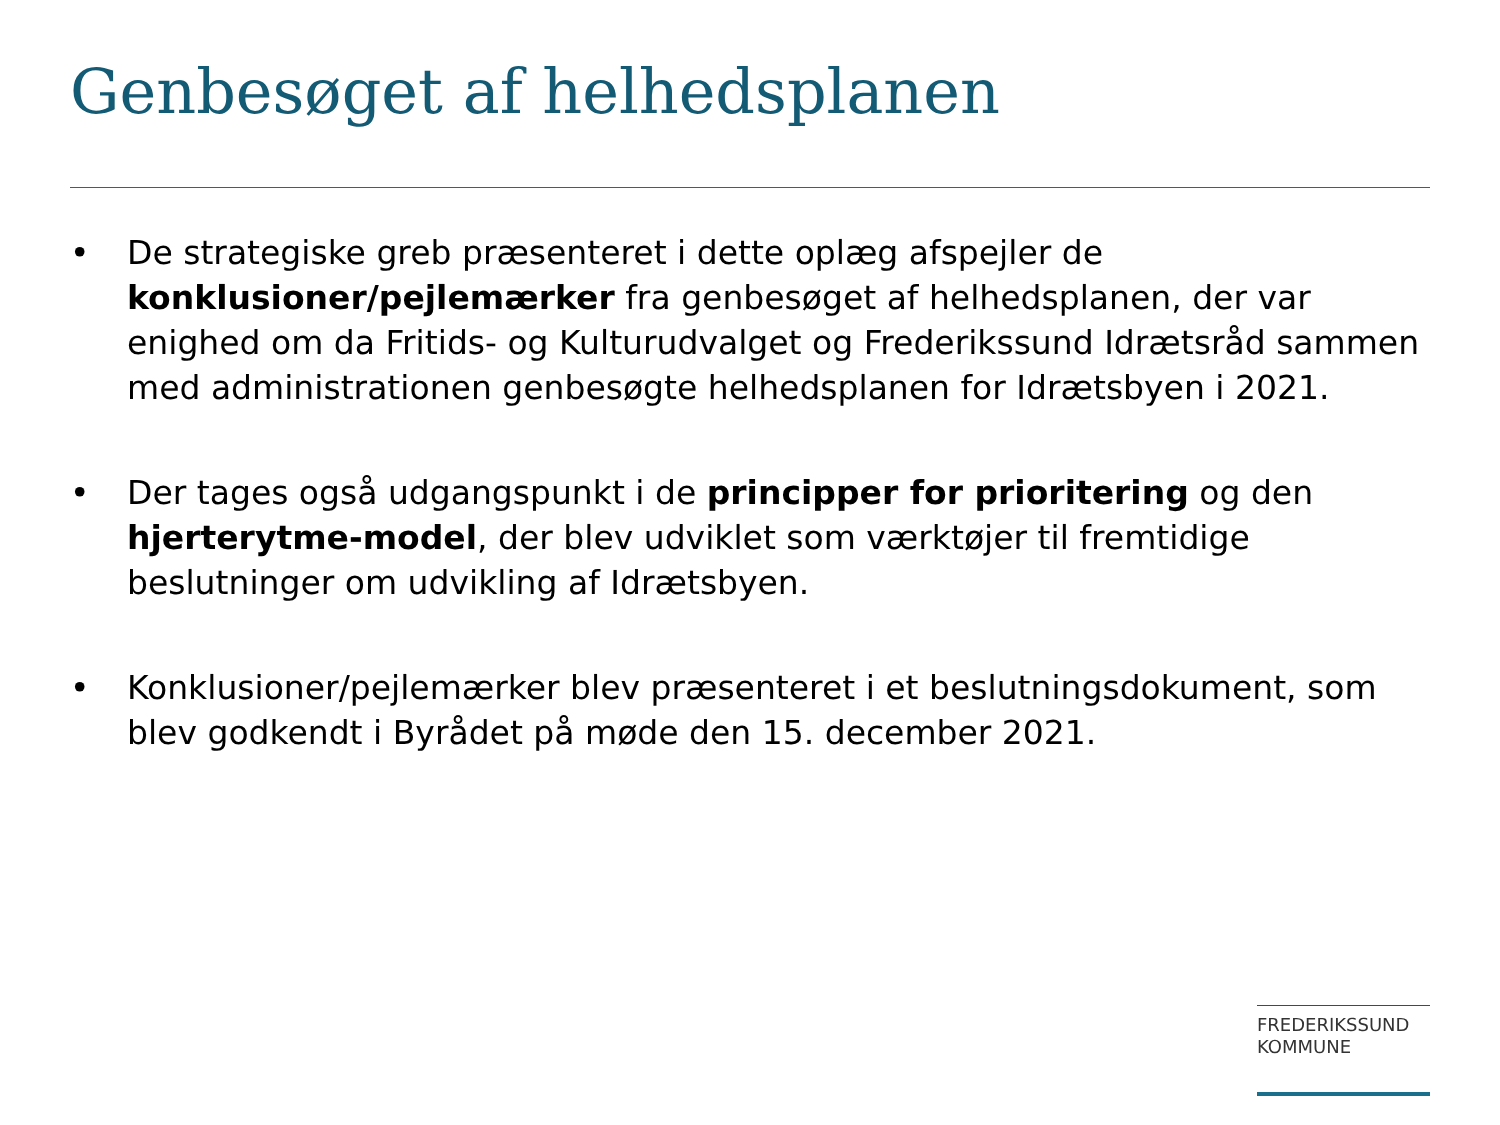Genbesøget af helhedsplanen
• De strategiske greb præsenteret i dette oplæg afspejler de konklusioner/pejlemærker fra genbesøget af helhedsplanen, der var enighed om da Fritids- og Kulturudvalget og Frederikssund Idrætsråd sammen med administrationen genbesøgte helhedsplanen for Idrætsbyen i 2021.
• Der tages også udgangspunkt i de principper for prioritering og den hjerterytme-model, der blev udviklet som værktøjer til fremtidige beslutninger om udvikling af Idrætsbyen.
• Konklusioner/pejlemærker blev præsenteret i et beslutningsdokument, som blev godkendt i Byrådet på møde den 15. december 2021.
FREDERIKSSUND
KOMMUNE